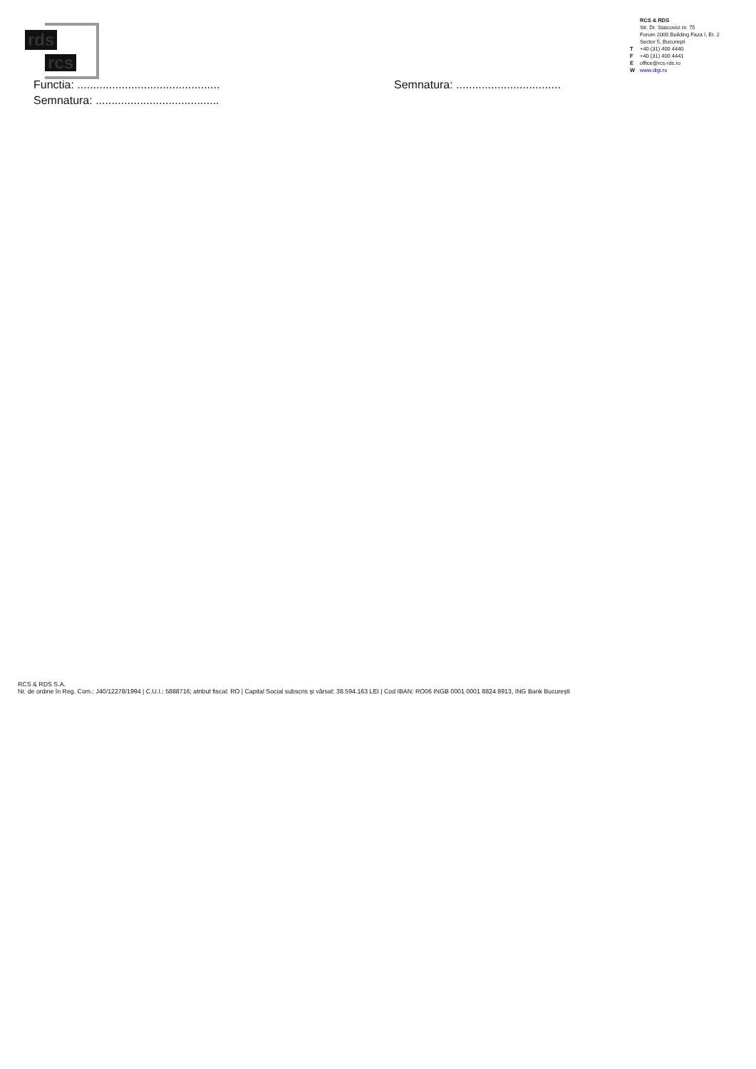rds
rcs
RCS & RDS
Str. Dr. Staicovici nr. 75
Forum 2000 Building Faza I, Et. 2
Sector 5, Bucureşti
T +40 (31) 400 4440
F +40 (31) 400 4441
Eoffice@rcs-rds.ro
Wwww.digi.ro
Functia: ............................................. Semnatura: .................................
Semnatura: .......................................
RCS & RDS S.A.
Nr. de ordine în Reg. Com.: J40/12278/1994 | C.U.I.: 5888716; atribut fiscal: RO | Capital Social subscris şi vărsat: 38.594.163 LEI | Cod IBAN: RO06 INGB 0001 0001 8824 8913, ING Bank Bucureşti